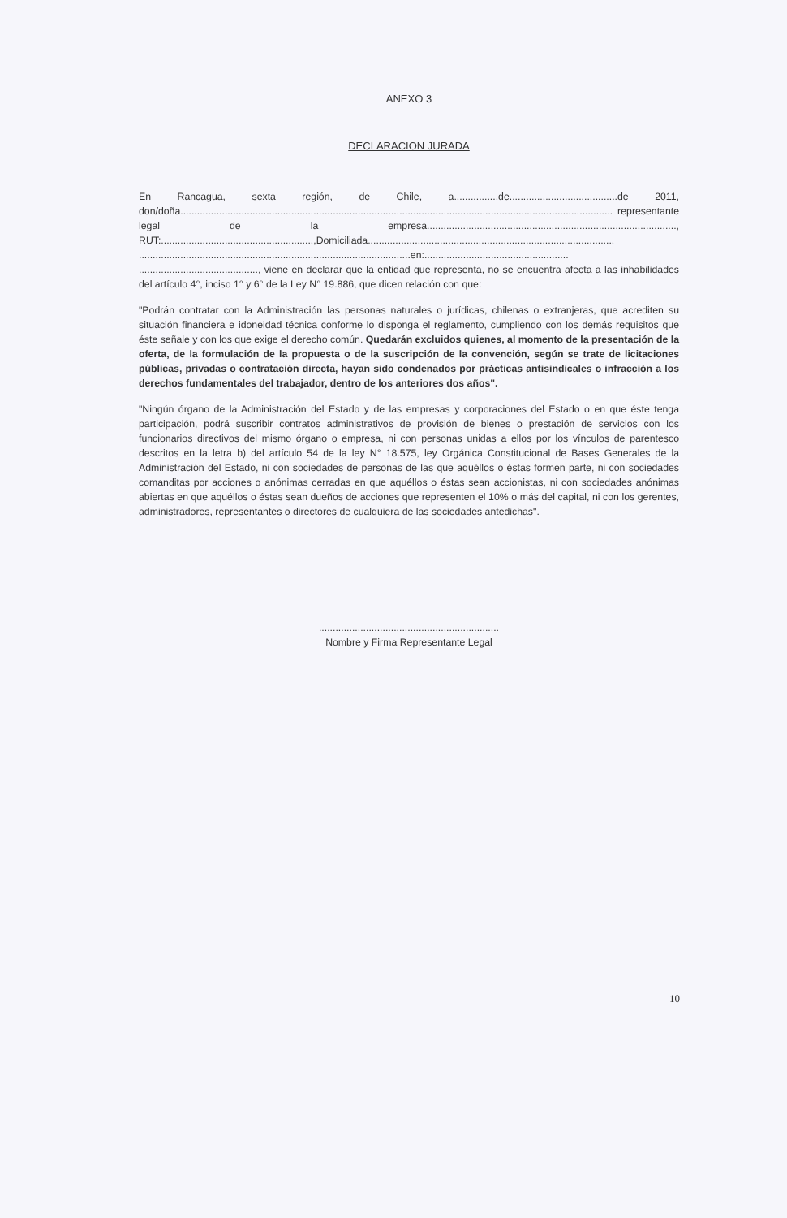ANEXO 3
DECLARACION JURADA
En Rancagua, sexta región, de Chile, a................de.......................................de 2011, don/doña............................................................................................................................................................ representante legal de la empresa.........................................................................................., RUT:.......................................................,Domiciliada......................................................................................... ..................................................................................................en:.................................................... ..........................................., viene en declarar que la entidad que representa, no se encuentra afecta a las inhabilidades del artículo 4°, inciso 1° y 6° de la Ley N° 19.886, que dicen relación con que:
"Podrán contratar con la Administración las personas naturales o jurídicas, chilenas o extranjeras, que acrediten su situación financiera e idoneidad técnica conforme lo disponga el reglamento, cumpliendo con los demás requisitos que éste señale y con los que exige el derecho común. Quedarán excluidos quienes, al momento de la presentación de la oferta, de la formulación de la propuesta o de la suscripción de la convención, según se trate de licitaciones públicas, privadas o contratación directa, hayan sido condenados por prácticas antisindicales o infracción a los derechos fundamentales del trabajador, dentro de los anteriores dos años".
"Ningún órgano de la Administración del Estado y de las empresas y corporaciones del Estado o en que éste tenga participación, podrá suscribir contratos administrativos de provisión de bienes o prestación de servicios con los funcionarios directivos del mismo órgano o empresa, ni con personas unidas a ellos por los vínculos de parentesco descritos en la letra b) del artículo 54 de la ley N° 18.575, ley Orgánica Constitucional de Bases Generales de la Administración del Estado, ni con sociedades de personas de las que aquéllos o éstas formen parte, ni con sociedades comanditas por acciones o anónimas cerradas en que aquéllos o éstas sean accionistas, ni con sociedades anónimas abiertas en que aquéllos o éstas sean dueños de acciones que representen el 10% o más del capital, ni con los gerentes, administradores, representantes o directores de cualquiera de las sociedades antedichas".
.................................................................
Nombre y Firma Representante Legal
10